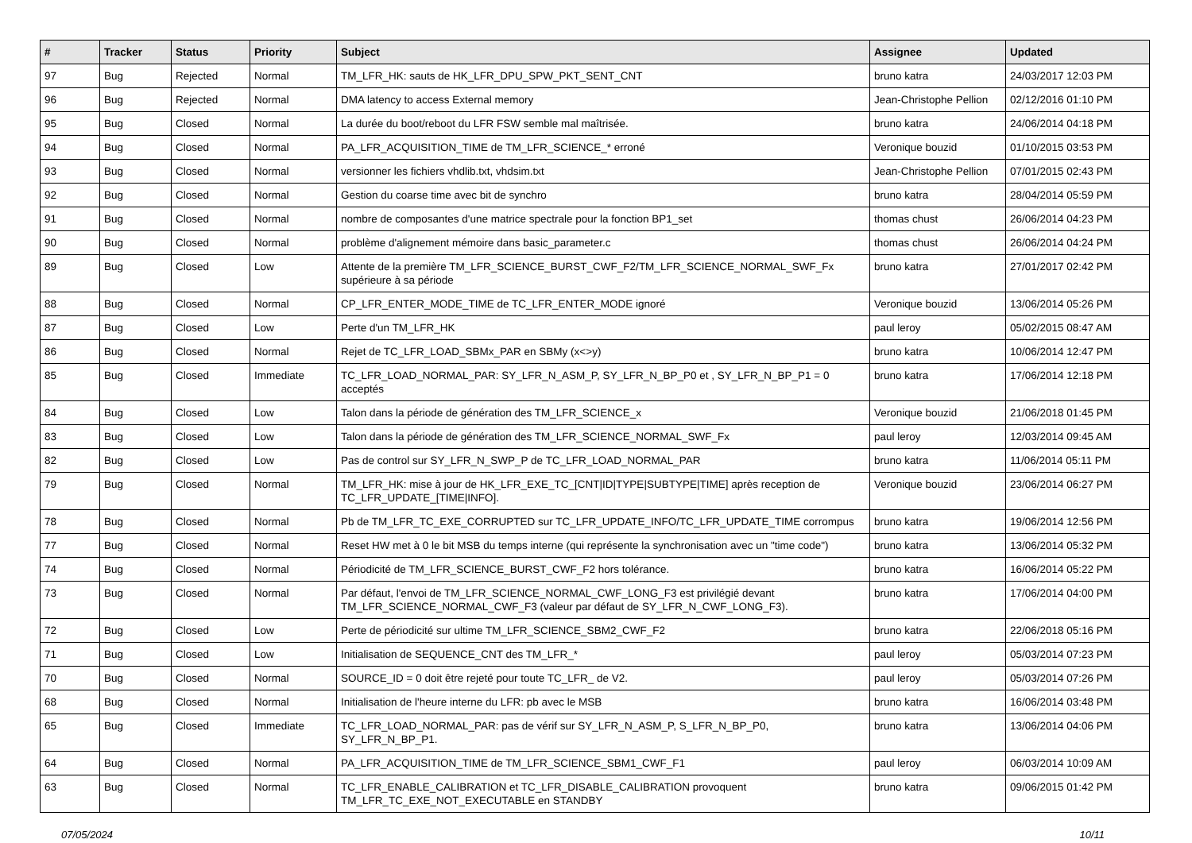| # | Tracker | Status | Priority | Subject | Assignee | Updated |
| --- | --- | --- | --- | --- | --- | --- |
| 97 | Bug | Rejected | Normal | TM_LFR_HK: sauts de HK_LFR_DPU_SPW_PKT_SENT_CNT | bruno katra | 24/03/2017 12:03 PM |
| 96 | Bug | Rejected | Normal | DMA latency to access External memory | Jean-Christophe Pellion | 02/12/2016 01:10 PM |
| 95 | Bug | Closed | Normal | La durée du boot/reboot du LFR FSW semble mal maîtrisée. | bruno katra | 24/06/2014 04:18 PM |
| 94 | Bug | Closed | Normal | PA_LFR_ACQUISITION_TIME de TM_LFR_SCIENCE_* erroné | Veronique bouzid | 01/10/2015 03:53 PM |
| 93 | Bug | Closed | Normal | versionner les fichiers vhdlib.txt, vhdsim.txt | Jean-Christophe Pellion | 07/01/2015 02:43 PM |
| 92 | Bug | Closed | Normal | Gestion du coarse time avec bit de synchro | bruno katra | 28/04/2014 05:59 PM |
| 91 | Bug | Closed | Normal | nombre de composantes d'une matrice spectrale pour la fonction BP1_set | thomas chust | 26/06/2014 04:23 PM |
| 90 | Bug | Closed | Normal | problème d'alignement mémoire dans basic_parameter.c | thomas chust | 26/06/2014 04:24 PM |
| 89 | Bug | Closed | Low | Attente de la première TM_LFR_SCIENCE_BURST_CWF_F2/TM_LFR_SCIENCE_NORMAL_SWF_Fx supérieure à sa période | bruno katra | 27/01/2017 02:42 PM |
| 88 | Bug | Closed | Normal | CP_LFR_ENTER_MODE_TIME de TC_LFR_ENTER_MODE ignoré | Veronique bouzid | 13/06/2014 05:26 PM |
| 87 | Bug | Closed | Low | Perte d'un TM_LFR_HK | paul leroy | 05/02/2015 08:47 AM |
| 86 | Bug | Closed | Normal | Rejet de TC_LFR_LOAD_SBMx_PAR en SBMy (x<>y) | bruno katra | 10/06/2014 12:47 PM |
| 85 | Bug | Closed | Immediate | TC_LFR_LOAD_NORMAL_PAR: SY_LFR_N_ASM_P, SY_LFR_N_BP_P0 et , SY_LFR_N_BP_P1 = 0 acceptés | bruno katra | 17/06/2014 12:18 PM |
| 84 | Bug | Closed | Low | Talon dans la période de génération des TM_LFR_SCIENCE_x | Veronique bouzid | 21/06/2018 01:45 PM |
| 83 | Bug | Closed | Low | Talon dans la période de génération des TM_LFR_SCIENCE_NORMAL_SWF_Fx | paul leroy | 12/03/2014 09:45 AM |
| 82 | Bug | Closed | Low | Pas de control sur SY_LFR_N_SWP_P de TC_LFR_LOAD_NORMAL_PAR | bruno katra | 11/06/2014 05:11 PM |
| 79 | Bug | Closed | Normal | TM_LFR_HK: mise à jour de HK_LFR_EXE_TC_[CNT/ID/TYPE/SUBTYPE/TIME] après reception de TC_LFR_UPDATE_[TIME/INFO]. | Veronique bouzid | 23/06/2014 06:27 PM |
| 78 | Bug | Closed | Normal | Pb de TM_LFR_TC_EXE_CORRUPTED sur TC_LFR_UPDATE_INFO/TC_LFR_UPDATE_TIME corrompus | bruno katra | 19/06/2014 12:56 PM |
| 77 | Bug | Closed | Normal | Reset HW met à 0 le bit MSB du temps interne (qui représente la synchronisation avec un "time code") | bruno katra | 13/06/2014 05:32 PM |
| 74 | Bug | Closed | Normal | Périodicité de TM_LFR_SCIENCE_BURST_CWF_F2 hors tolérance. | bruno katra | 16/06/2014 05:22 PM |
| 73 | Bug | Closed | Normal | Par défaut, l'envoi de TM_LFR_SCIENCE_NORMAL_CWF_LONG_F3 est privilégié devant TM_LFR_SCIENCE_NORMAL_CWF_F3 (valeur par défaut de SY_LFR_N_CWF_LONG_F3). | bruno katra | 17/06/2014 04:00 PM |
| 72 | Bug | Closed | Low | Perte de périodicité sur ultime TM_LFR_SCIENCE_SBM2_CWF_F2 | bruno katra | 22/06/2018 05:16 PM |
| 71 | Bug | Closed | Low | Initialisation de SEQUENCE_CNT des TM_LFR_* | paul leroy | 05/03/2014 07:23 PM |
| 70 | Bug | Closed | Normal | SOURCE_ID = 0 doit être rejeté pour toute TC_LFR_ de V2. | paul leroy | 05/03/2014 07:26 PM |
| 68 | Bug | Closed | Normal | Initialisation de l'heure interne du LFR: pb avec le MSB | bruno katra | 16/06/2014 03:48 PM |
| 65 | Bug | Closed | Immediate | TC_LFR_LOAD_NORMAL_PAR: pas de vérif sur SY_LFR_N_ASM_P, S_LFR_N_BP_P0, SY_LFR_N_BP_P1. | bruno katra | 13/06/2014 04:06 PM |
| 64 | Bug | Closed | Normal | PA_LFR_ACQUISITION_TIME de TM_LFR_SCIENCE_SBM1_CWF_F1 | paul leroy | 06/03/2014 10:09 AM |
| 63 | Bug | Closed | Normal | TC_LFR_ENABLE_CALIBRATION et TC_LFR_DISABLE_CALIBRATION provoquent TM_LFR_TC_EXE_NOT_EXECUTABLE en STANDBY | bruno katra | 09/06/2015 01:42 PM |
07/05/2024 10/11